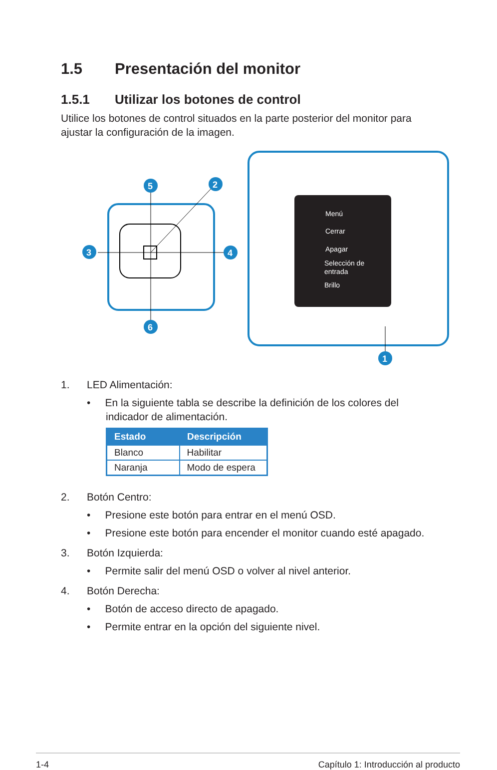1.5 Presentación del monitor
1.5.1 Utilizar los botones de control
Utilice los botones de control situados en la parte posterior del monitor para ajustar la configuración de la imagen.
5
2
3
4
6
Menú
Cerrar
Apagar
Selección de
entrada
Brillo
1
1. LED Alimentación:
• En la siguiente tabla se describe la definición de los colores del indicador de alimentación.
| Estado | Descripción |
| --- | --- |
| Blanco | Habilitar |
| Naranja | Modo de espera |
2. Botón Centro:
• Presione este botón para entrar en el menú OSD.
• Presione este botón para encender el monitor cuando esté apagado.
3. Botón Izquierda:
• Permite salir del menú OSD o volver al nivel anterior.
4. Botón Derecha:
• Botón de acceso directo de apagado.
• Permite entrar en la opción del siguiente nivel.
1-4 Capítulo 1: Introducción al producto